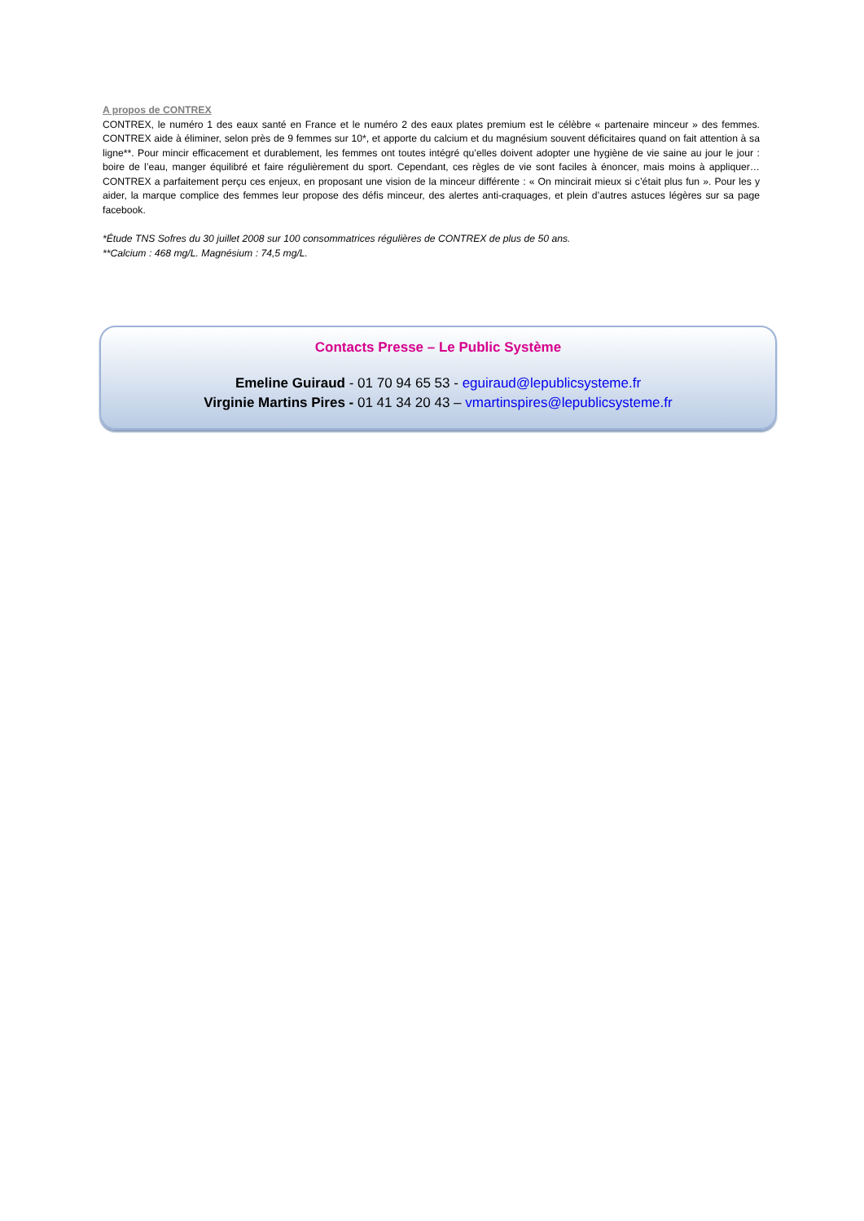A propos de CONTREX
CONTREX, le numéro 1 des eaux santé en France et le numéro 2 des eaux plates premium est le célèbre « partenaire minceur » des femmes. CONTREX aide à éliminer, selon près de 9 femmes sur 10*, et apporte du calcium et du magnésium souvent déficitaires quand on fait attention à sa ligne**. Pour mincir efficacement et durablement, les femmes ont toutes intégré qu’elles doivent adopter une hygiène de vie saine au jour le jour : boire de l’eau, manger équilibré et faire régulièrement du sport. Cependant, ces règles de vie sont faciles à énoncer, mais moins à appliquer… CONTREX a parfaitement perçu ces enjeux, en proposant une vision de la minceur différente : « On mincirait mieux si c’était plus fun ». Pour les y aider, la marque complice des femmes leur propose des défis minceur, des alertes anti-craquages, et plein d’autres astuces légères sur sa page facebook.
*Étude TNS Sofres du 30 juillet 2008 sur 100 consommatrices régulières de CONTREX de plus de 50 ans.
**Calcium : 468 mg/L. Magnésium : 74,5 mg/L.
Contacts Presse – Le Public Système
Emeline Guiraud - 01 70 94 65 53 - eguiraud@lepublicsysteme.fr
Virginie Martins Pires - 01 41 34 20 43 – vmartinspires@lepublicsysteme.fr